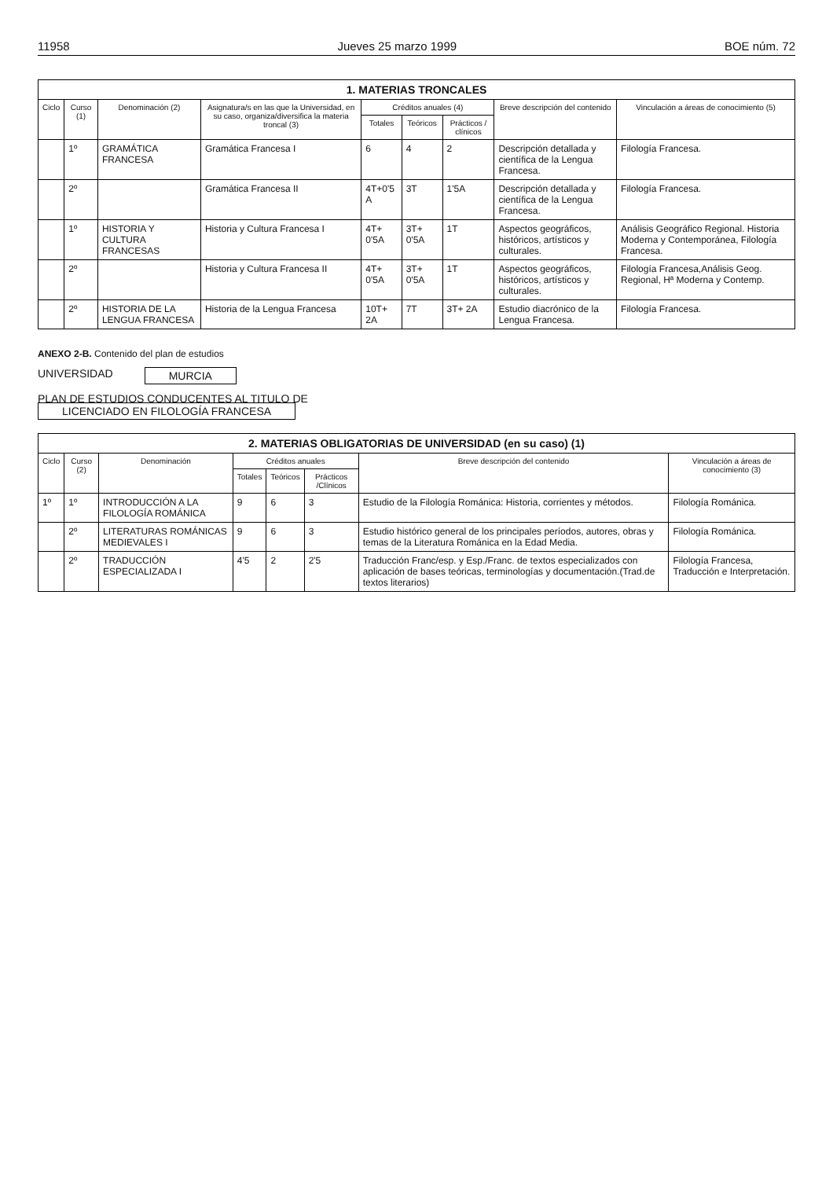11958 Jueves 25 marzo 1999 BOE núm. 72
| 1. MATERIAS TRONCALES | | | | | | | | |
| --- | --- | --- | --- | --- | --- | --- | --- | --- |
| Ciclo | Curso (1) | Denominación (2) | Asignatura/s en las que la Universidad, en su caso, organiza/diversifica la materia troncal (3) | Créditos anuales (4) | | | Breve descripción del contenido | Vinculación a áreas de conocimiento (5) |
| | | | | Totales | Teóricos | Prácticos / clínicos | | |
| | 1º | GRAMÁTICA FRANCESA | Gramática Francesa I | 6 | 4 | 2 | Descripción detallada y científica de la Lengua Francesa. | Filología Francesa. |
| | 2º | | Gramática Francesa II | 4T+0'5 A | 3T | 1'5A | Descripción detallada y científica de la Lengua Francesa. | Filología Francesa. |
| | 1º | HISTORIA Y CULTURA FRANCESAS | Historia y Cultura Francesa I | 4T+ 0'5A | 3T+ 0'5A | 1T | Aspectos geográficos, históricos, artísticos y culturales. | Análisis Geográfico Regional. Historia Moderna y Contemporánea, Filología Francesa. |
| | 2º | | Historia y Cultura Francesa II | 4T+ 0'5A | 3T+ 0'5A | 1T | Aspectos geográficos, históricos, artísticos y culturales. | Filología Francesa,Análisis Geog. Regional, Hª Moderna y Contemp. |
| | 2º | HISTORIA DE LA LENGUA FRANCESA | Historia de la Lengua Francesa | 10T+ 2A | 7T | 3T+ 2A | Estudio diacrónico de la Lengua Francesa. | Filología Francesa. |
ANEXO 2-B. Contenido del plan de estudios
UNIVERSIDAD MURCIA
PLAN DE ESTUDIOS CONDUCENTES AL TITULO DE
LICENCIADO EN FILOLOGÍA FRANCESA
| 2. MATERIAS OBLIGATORIAS DE UNIVERSIDAD (en su caso) (1) | | | | | | | |
| --- | --- | --- | --- | --- | --- | --- | --- |
| Ciclo | Curso (2) | Denominación | Créditos anuales | | | Breve descripción del contenido | Vinculación a áreas de conocimiento (3) |
| | | | Totales | Teóricos | Prácticos /Clínicos | | |
| 1º | 1º | INTRODUCCIÓN A LA FILOLOGÍA ROMÁNICA | 9 | 6 | 3 | Estudio de la Filología Románica: Historia, corrientes y métodos. | Filología Románica. |
| | 2º | LITERATURAS ROMÁNICAS MEDIEVALES I | 9 | 6 | 3 | Estudio histórico general de los principales períodos, autores, obras y temas de la Literatura Románica en la Edad Media. | Filología Románica. |
| | 2º | TRADUCCIÓN ESPECIALIZADA I | 4'5 | 2 | 2'5 | Traducción Franc/esp. y Esp./Franc. de textos especializados con aplicación de bases teóricas, terminologías y documentación.(Trad.de textos literarios) | Filología Francesa, Traducción e Interpretación. |